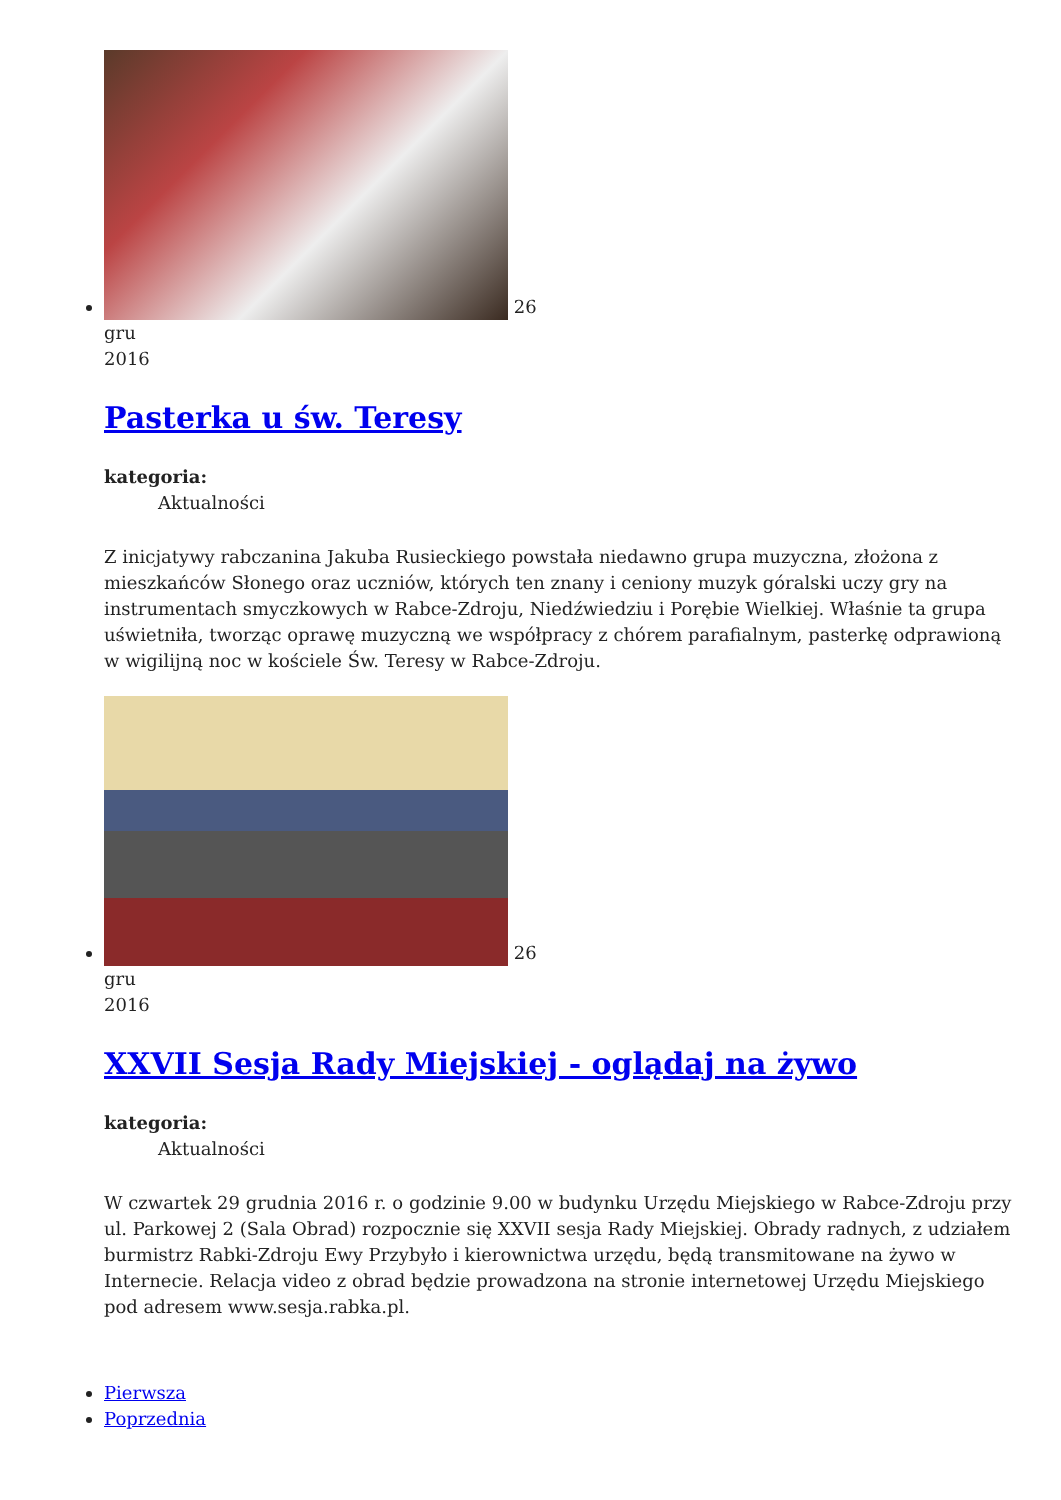26
gru
2016
Pasterka u św. Teresy
kategoria:
Aktualności
Z inicjatywy rabczanina Jakuba Rusieckiego powstała niedawno grupa muzyczna, złożona z mieszkańców Słonego oraz uczniów, których ten znany i ceniony muzyk góralski uczy gry na instrumentach smyczkowych w Rabce-Zdroju, Niedźwiedziu i Porębie Wielkiej. Właśnie ta grupa uświetniła, tworząc oprawę muzyczną we współpracy z chórem parafialnym, pasterkę odprawioną w wigilijną noc w kościele Św. Teresy w Rabce-Zdroju.
26
gru
2016
XXVII Sesja Rady Miejskiej - oglądaj na żywo
kategoria:
Aktualności
W czwartek 29 grudnia 2016 r. o godzinie 9.00 w budynku Urzędu Miejskiego w Rabce-Zdroju przy ul. Parkowej 2 (Sala Obrad) rozpocznie się XXVII sesja Rady Miejskiej. Obrady radnych, z udziałem burmistrz Rabki-Zdroju Ewy Przybyło i kierownictwa urzędu, będą transmitowane na żywo w Internecie. Relacja video z obrad będzie prowadzona na stronie internetowej Urzędu Miejskiego pod adresem www.sesja.rabka.pl.
Pierwsza
Poprzednia